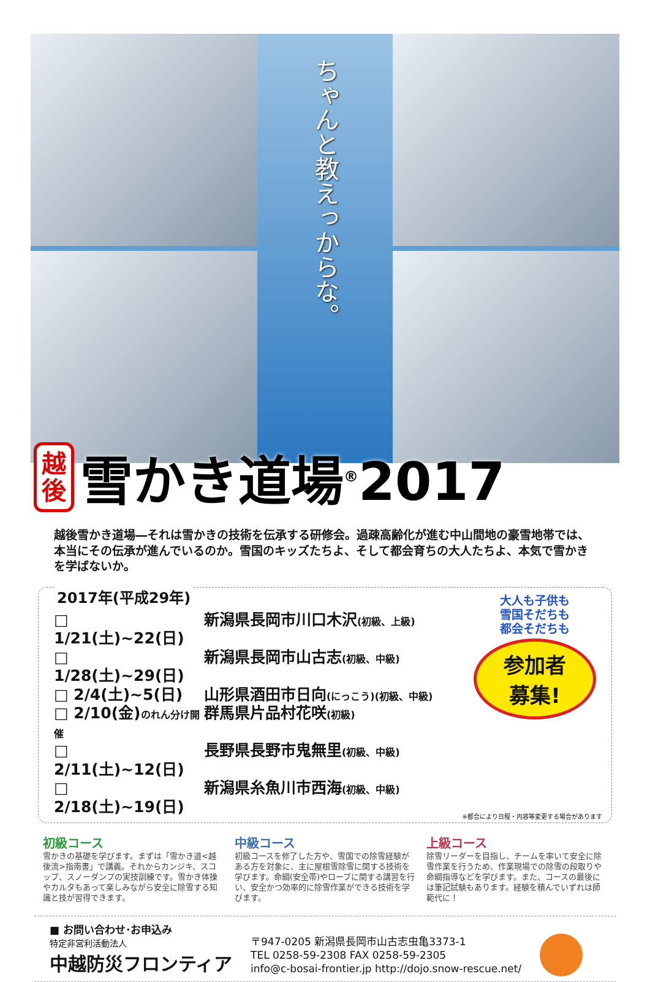ちゃんと教えっからな。
越
後
雪かき道場<sup>®</sup>2017
越後雪かき道場―それは雪かきの技術を伝承する研修会。過疎高齢化が進む中山間地の豪雪地帯では、本当にその伝承が進んでいるのか。雪国のキッズたちよ、そして都会育ちの大人たちよ、本気で雪かきを学ばないか。
2017年(平成29年)
□ 1/21(土)~22(日) 新潟県長岡市川口木沢(初級、上級)
□ 1/28(土)~29(日) 新潟県長岡市山古志(初級、中級)
□ 2/4(土)~5(日) 山形県酒田市日向(にっこう)(初級、中級)
□ 2/10(金)のれん分け開催 群馬県片品村花咲(初級)
□ 2/11(土)~12(日) 長野県長野市鬼無里(初級、中級)
□ 2/18(土)~19(日) 新潟県糸魚川市西海(初級、中級)
大人も子供も
雪国そだちも
都会そだちも
参加者
募集!
※都合により日程・内容等変更する場合があります
初級コース
雪かきの基礎を学びます。まずは「雪かき道<越後流>指南書」で講義。それからカンジキ、スコップ、スノーダンプの実技訓練です。雪かき体操やカルタもあって楽しみながら安全に除雪する知識と技が習得できます。
中級コース
初級コースを修了した方や、雪国での除雪経験がある方を対象に、主に屋根雪除雪に関する技術を学びます。命綱(安全帯)やロープに関する講習を行い、安全かつ効率的に除雪作業ができる技術を学びます。
上級コース
除雪リーダーを目指し、チームを率いて安全に除雪作業を行うため、作業現場での除雪の段取りや命綱指導などを学びます。また、コースの最後には筆記試験もあります。経験を積んでいずれは師範代に！
■ お問い合わせ･お申込み
特定非営利活動法人
中越防災フロンティア
〒947-0205 新潟県長岡市山古志虫亀3373-1
TEL 0258-59-2308 FAX 0258-59-2305
info@c-bosai-frontier.jp http://dojo.snow-rescue.net/